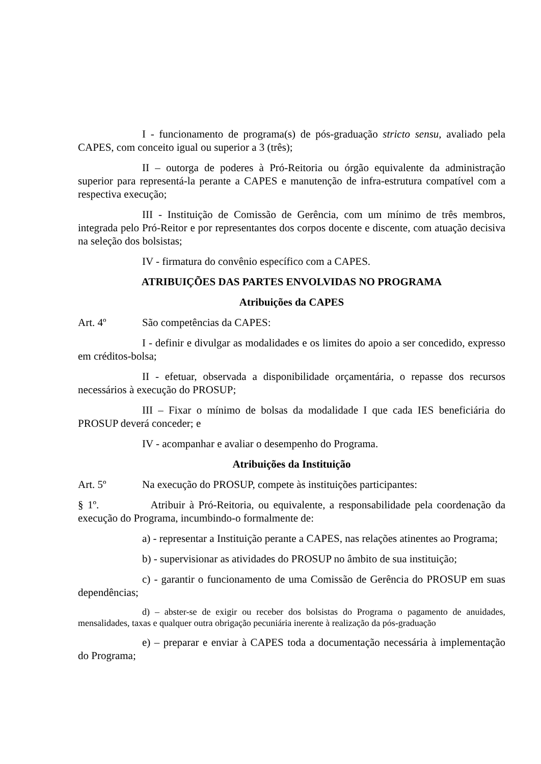I - funcionamento de programa(s) de pós-graduação stricto sensu, avaliado pela CAPES, com conceito igual ou superior a 3 (três);
II – outorga de poderes à Pró-Reitoria ou órgão equivalente da administração superior para representá-la perante a CAPES e manutenção de infra-estrutura compatível com a respectiva execução;
III - Instituição de Comissão de Gerência, com um mínimo de três membros, integrada pelo Pró-Reitor e por representantes dos corpos docente e discente, com atuação decisiva na seleção dos bolsistas;
IV - firmatura do convênio específico com a CAPES.
ATRIBUIÇÕES DAS PARTES ENVOLVIDAS NO PROGRAMA
Atribuições da CAPES
Art. 4º São competências da CAPES:
I - definir e divulgar as modalidades e os limites do apoio a ser concedido, expresso em créditos-bolsa;
II - efetuar, observada a disponibilidade orçamentária, o repasse dos recursos necessários à execução do PROSUP;
III – Fixar o mínimo de bolsas da modalidade I que cada IES beneficiária do PROSUP deverá conceder; e
IV - acompanhar e avaliar o desempenho do Programa.
Atribuições da Instituição
Art. 5º Na execução do PROSUP, compete às instituições participantes:
§ 1º. Atribuir à Pró-Reitoria, ou equivalente, a responsabilidade pela coordenação da execução do Programa, incumbindo-o formalmente de:
a) - representar a Instituição perante a CAPES, nas relações atinentes ao Programa;
b) - supervisionar as atividades do PROSUP no âmbito de sua instituição;
c) - garantir o funcionamento de uma Comissão de Gerência do PROSUP em suas dependências;
d) – abster-se de exigir ou receber dos bolsistas do Programa o pagamento de anuidades, mensalidades, taxas e qualquer outra obrigação pecuniária inerente à realização da pós-graduação
e) – preparar e enviar à CAPES toda a documentação necessária à implementação do Programa;